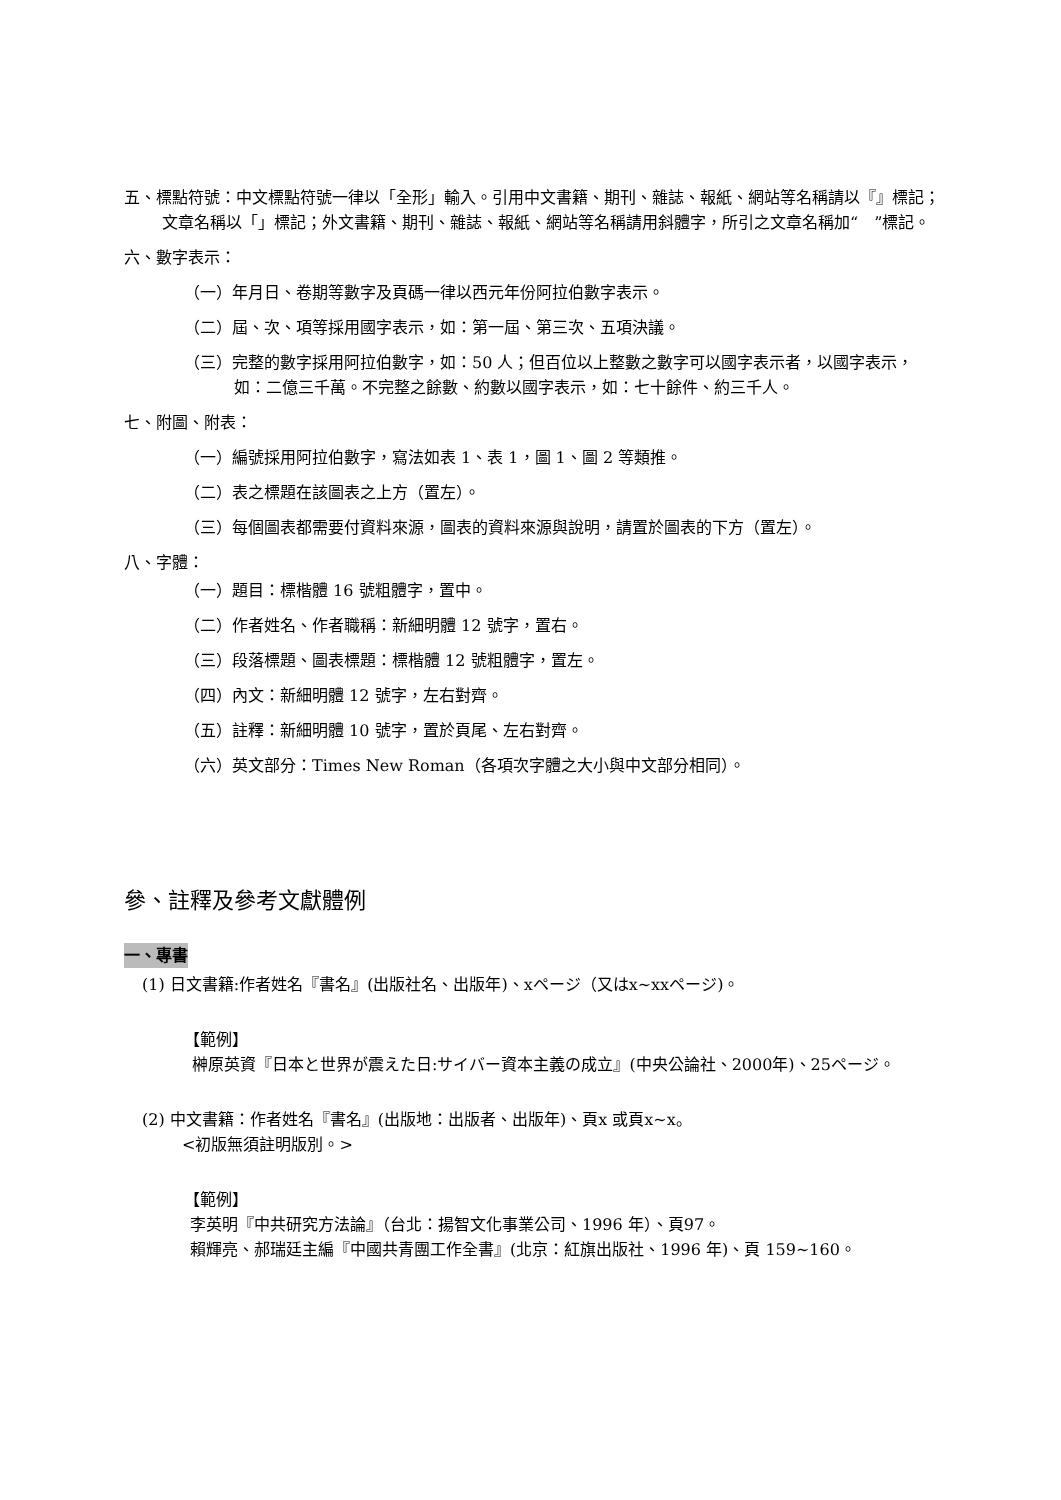五、標點符號：中文標點符號一律以「全形」輸入。引用中文書籍、期刊、雜誌、報紙、網站等名稱請以『』標記；文章名稱以「」標記；外文書籍、期刊、雜誌、報紙、網站等名稱請用斜體字，所引之文章名稱加“　”標記。
六、數字表示：
（一）年月日、卷期等數字及頁碼一律以西元年份阿拉伯數字表示。
（二）屆、次、項等採用國字表示，如：第一屆、第三次、五項決議。
（三）完整的數字採用阿拉伯數字，如：50 人；但百位以上整數之數字可以國字表示者，以國字表示，如：二億三千萬。不完整之餘數、約數以國字表示，如：七十餘件、約三千人。
七、附圖、附表：
（一）編號採用阿拉伯數字，寫法如表 1、表 1，圖 1、圖 2 等類推。
（二）表之標題在該圖表之上方（置左）。
（三）每個圖表都需要付資料來源，圖表的資料來源與說明，請置於圖表的下方（置左）。
八、字體：
（一）題目：標楷體 16 號粗體字，置中。
（二）作者姓名、作者職稱：新細明體 12 號字，置右。
（三）段落標題、圖表標題：標楷體 12 號粗體字，置左。
（四）內文：新細明體 12 號字，左右對齊。
（五）註釋：新細明體 10 號字，置於頁尾、左右對齊。
（六）英文部分：Times New Roman（各項次字體之大小與中文部分相同）。
參、註釋及參考文獻體例
一、專書
(1) 日文書籍:作者姓名『書名』(出版社名、出版年)、xページ（又はx~xxページ)。
【範例】
榊原英資『日本と世界が震えた日:サイバー資本主義の成立』(中央公論社、2000年)、25ページ。
(2) 中文書籍：作者姓名『書名』(出版地：出版者、出版年)、頁x 或頁x~x。
<初版無須註明版別。>
【範例】
李英明『中共研究方法論』（台北：揚智文化事業公司、1996 年）、頁97。
賴輝亮、郝瑞廷主編『中國共青團工作全書』(北京：紅旗出版社、1996 年)、頁 159~160。